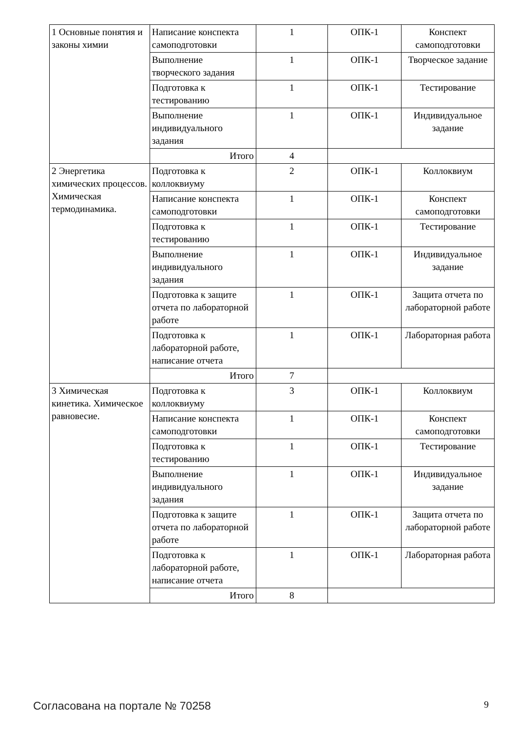| 1 Основные понятия и законы химии | Написание конспекта самоподготовки | 1 | ОПК-1 | Конспект самоподготовки |
| | Выполнение творческого задания | 1 | ОПК-1 | Творческое задание |
| | Подготовка к тестированию | 1 | ОПК-1 | Тестирование |
| | Выполнение индивидуального задания | 1 | ОПК-1 | Индивидуальное задание |
| | Итого | 4 | | |
| 2 Энергетика химических процессов. Химическая термодинамика. | Подготовка к коллоквиуму | 2 | ОПК-1 | Коллоквиум |
| | Написание конспекта самоподготовки | 1 | ОПК-1 | Конспект самоподготовки |
| | Подготовка к тестированию | 1 | ОПК-1 | Тестирование |
| | Выполнение индивидуального задания | 1 | ОПК-1 | Индивидуальное задание |
| | Подготовка к защите отчета по лабораторной работе | 1 | ОПК-1 | Защита отчета по лабораторной работе |
| | Подготовка к лабораторной работе, написание отчета | 1 | ОПК-1 | Лабораторная работа |
| | Итого | 7 | | |
| 3 Химическая кинетика. Химическое равновесие. | Подготовка к коллоквиуму | 3 | ОПК-1 | Коллоквиум |
| | Написание конспекта самоподготовки | 1 | ОПК-1 | Конспект самоподготовки |
| | Подготовка к тестированию | 1 | ОПК-1 | Тестирование |
| | Выполнение индивидуального задания | 1 | ОПК-1 | Индивидуальное задание |
| | Подготовка к защите отчета по лабораторной работе | 1 | ОПК-1 | Защита отчета по лабораторной работе |
| | Подготовка к лабораторной работе, написание отчета | 1 | ОПК-1 | Лабораторная работа |
| | Итого | 8 | | |
Согласована на портале № 70258 9